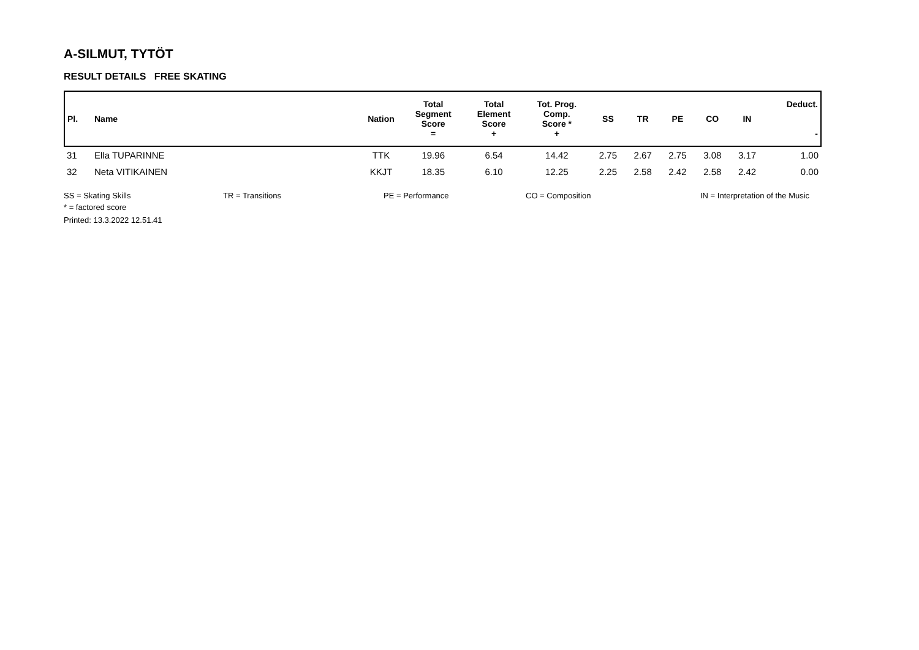A-SILMUT, TYTÖT
RESULT DETAILS FREE SKATING
| Pl. | Name | Nation | Total Segment Score = | Total Element Score + | Tot. Prog. Comp. Score * + | SS | TR | PE | CO | IN | Deduct. - |
| --- | --- | --- | --- | --- | --- | --- | --- | --- | --- | --- | --- |
| 31 | Ella TUPARINNE | TTK | 19.96 | 6.54 | 14.42 | 2.75 | 2.67 | 2.75 | 3.08 | 3.17 | 1.00 |
| 32 | Neta VITIKAINEN | KKJT | 18.35 | 6.10 | 12.25 | 2.25 | 2.58 | 2.42 | 2.58 | 2.42 | 0.00 |
SS = Skating Skills TR = Transitions PE = Performance CO = Composition IN = Interpretation of the Music
* = factored score
Printed: 13.3.2022 12.51.41